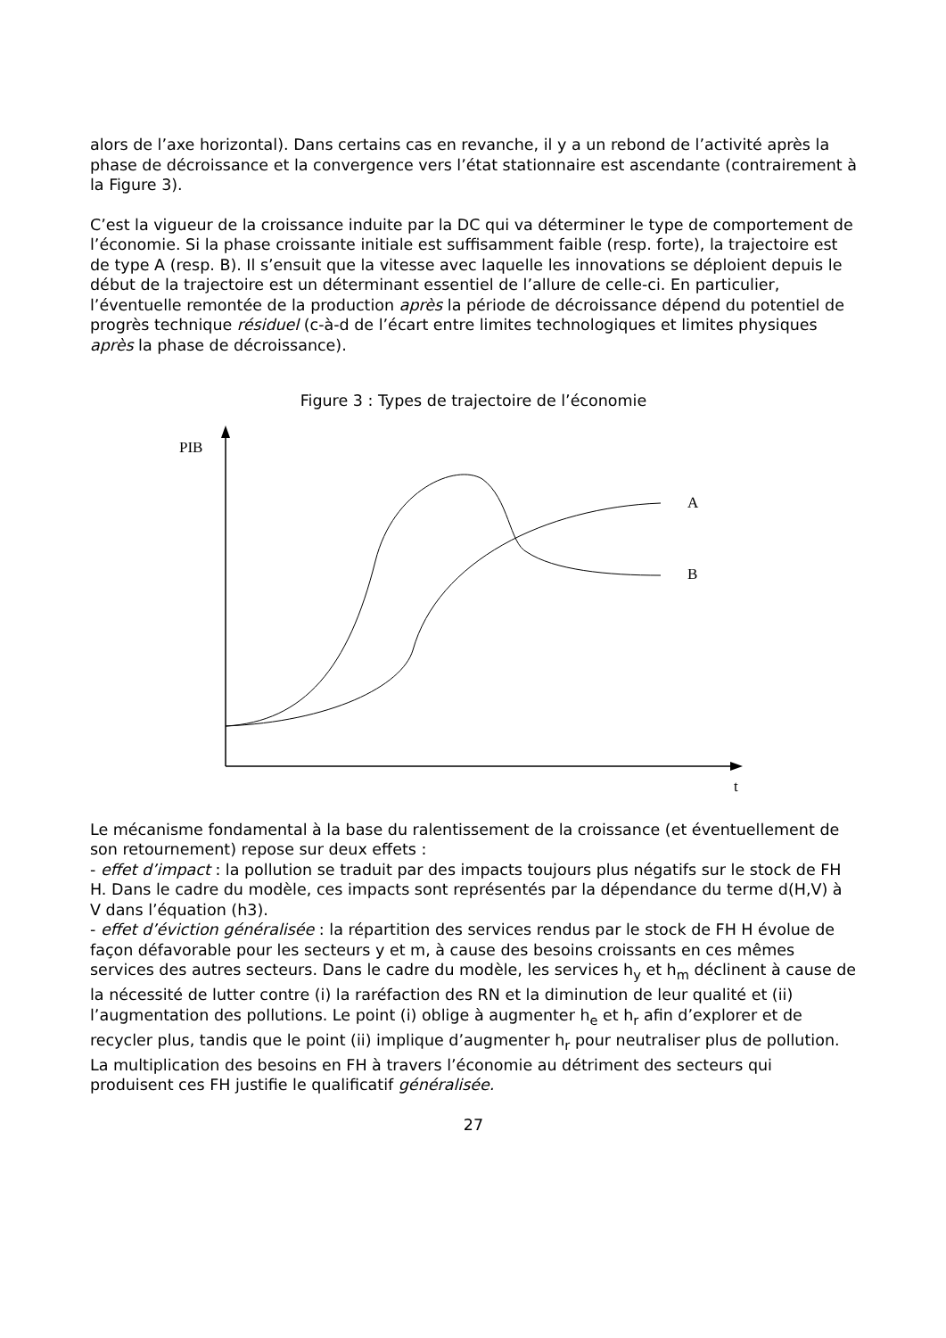alors de l’axe horizontal). Dans certains cas en revanche, il y a un rebond de l’activité après la phase de décroissance et la convergence vers l’état stationnaire est ascendante (contrairement à la Figure 3).
C’est la vigueur de la croissance induite par la DC qui va déterminer le type de comportement de l’économie. Si la phase croissante initiale est suffisamment faible (resp. forte), la trajectoire est de type A (resp. B). Il s’ensuit que la vitesse avec laquelle les innovations se déploient depuis le début de la trajectoire est un déterminant essentiel de l’allure de celle-ci. En particulier, l’éventuelle remontée de la production après la période de décroissance dépend du potentiel de progrès technique résiduel (c-à-d de l’écart entre limites technologiques et limites physiques après la phase de décroissance).
Figure 3 : Types de trajectoire de l’économie
PIB
t
A
B
Le mécanisme fondamental à la base du ralentissement de la croissance (et éventuellement de son retournement) repose sur deux effets :
- effet d’impact : la pollution se traduit par des impacts toujours plus négatifs sur le stock de FH H. Dans le cadre du modèle, ces impacts sont représentés par la dépendance du terme d(H,V) à V dans l’équation (h3).
- effet d’éviction généralisée : la répartition des services rendus par le stock de FH H évolue de façon défavorable pour les secteurs y et m, à cause des besoins croissants en ces mêmes services des autres secteurs. Dans le cadre du modèle, les services h<sub>y</sub> et h<sub>m</sub> déclinent à cause de la nécessité de lutter contre (i) la raréfaction des RN et la diminution de leur qualité et (ii) l’augmentation des pollutions. Le point (i) oblige à augmenter h<sub>e</sub> et h<sub>r</sub> afin d’explorer et de recycler plus, tandis que le point (ii) implique d’augmenter h<sub>r</sub> pour neutraliser plus de pollution. La multiplication des besoins en FH à travers l’économie au détriment des secteurs qui produisent ces FH justifie le qualificatif généralisée.
27